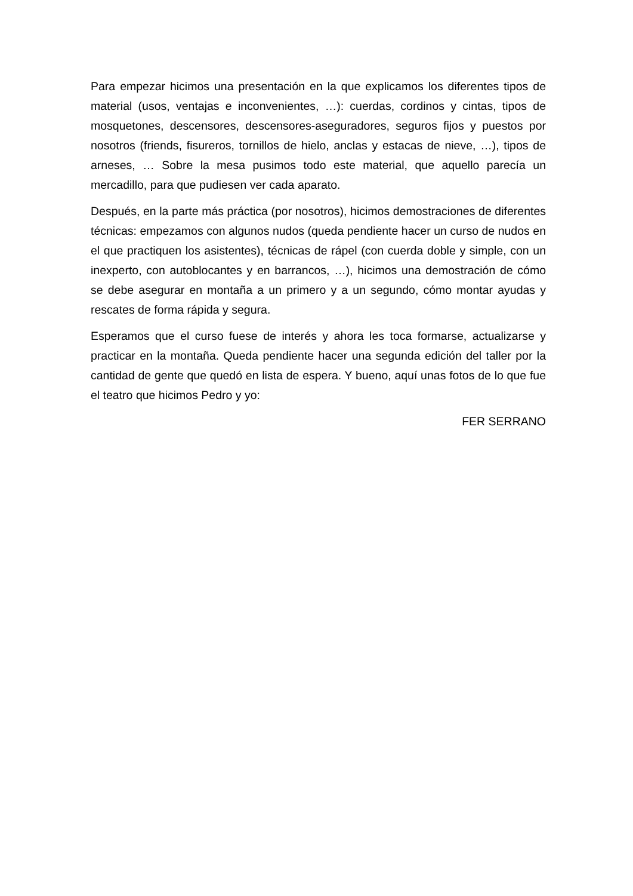Para empezar hicimos una presentación en la que explicamos los diferentes tipos de material (usos, ventajas e inconvenientes, …): cuerdas, cordinos y cintas, tipos de mosquetones, descensores, descensores-aseguradores, seguros fijos y puestos por nosotros (friends, fisureros, tornillos de hielo, anclas y estacas de nieve, …), tipos de arneses, … Sobre la mesa pusimos todo este material, que aquello parecía un mercadillo, para que pudiesen ver cada aparato.
Después, en la parte más práctica (por nosotros), hicimos demostraciones de diferentes técnicas: empezamos con algunos nudos (queda pendiente hacer un curso de nudos en el que practiquen los asistentes), técnicas de rápel (con cuerda doble y simple, con un inexperto, con autoblocantes y en barrancos, …), hicimos una demostración de cómo se debe asegurar en montaña a un primero y a un segundo, cómo montar ayudas y rescates de forma rápida y segura.
Esperamos que el curso fuese de interés y ahora les toca formarse, actualizarse y practicar en la montaña. Queda pendiente hacer una segunda edición del taller por la cantidad de gente que quedó en lista de espera. Y bueno, aquí unas fotos de lo que fue el teatro que hicimos Pedro y yo:
FER SERRANO